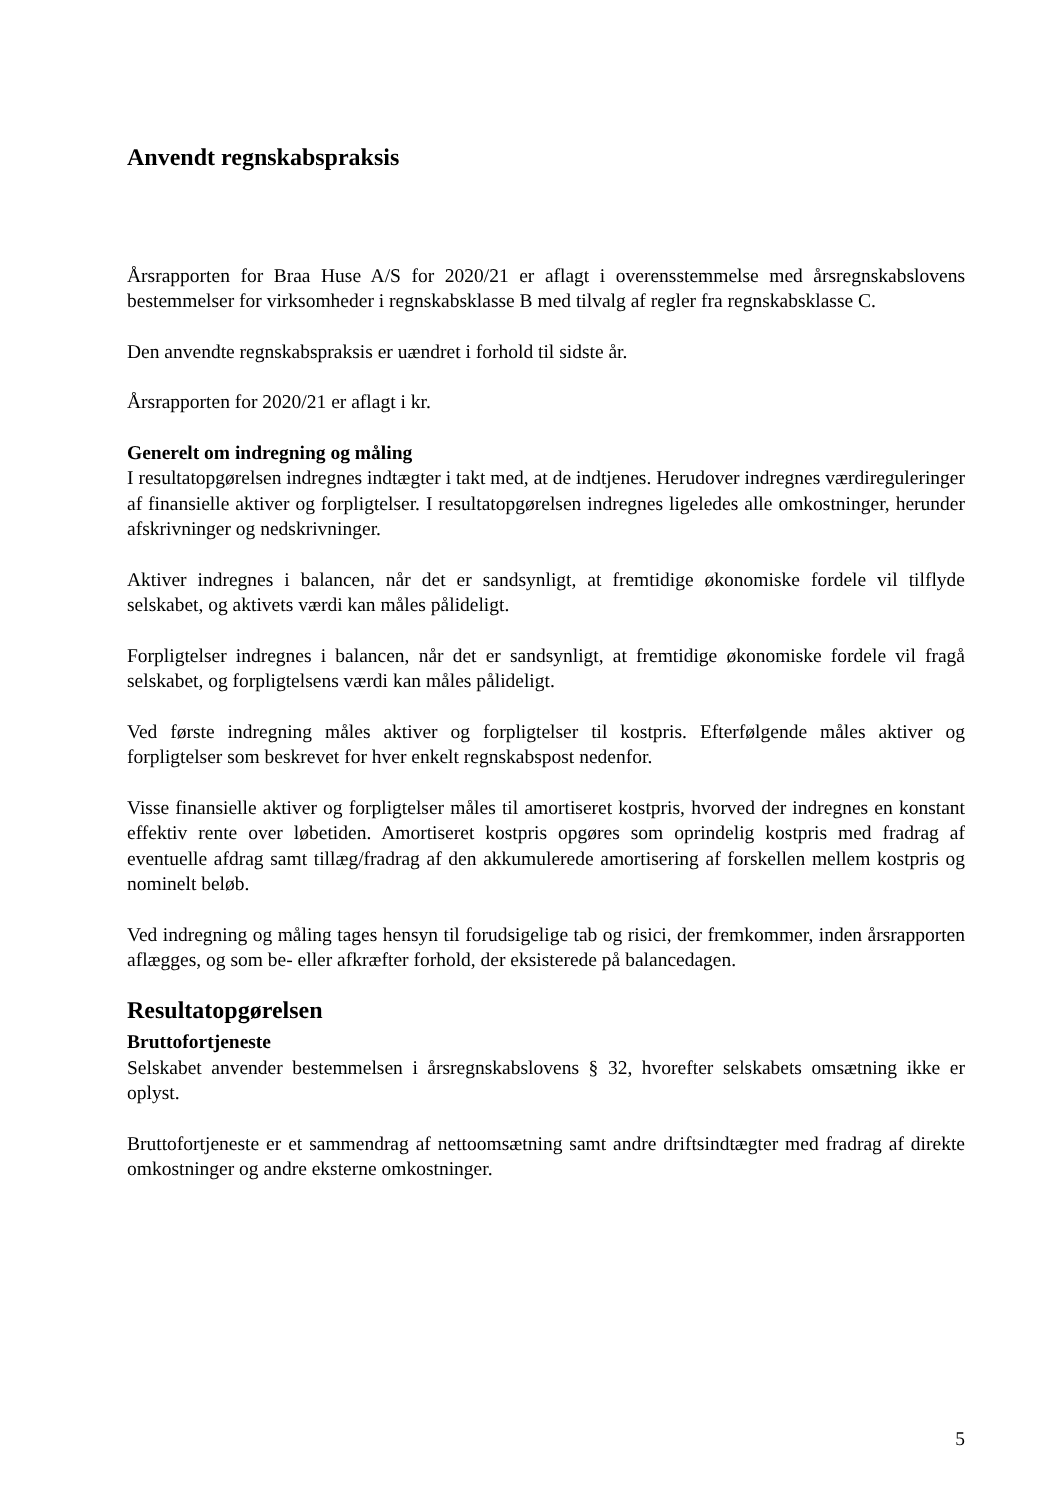Anvendt regnskabspraksis
Årsrapporten for Braa Huse A/S for 2020/21 er aflagt i overensstemmelse med årsregnskabslovens bestemmelser for virksomheder i regnskabsklasse B med tilvalg af regler fra regnskabsklasse C.
Den anvendte regnskabspraksis er uændret i forhold til sidste år.
Årsrapporten for 2020/21 er aflagt i kr.
Generelt om indregning og måling
I resultatopgørelsen indregnes indtægter i takt med, at de indtjenes. Herudover indregnes værdireguleringer af finansielle aktiver og forpligtelser. I resultatopgørelsen indregnes ligeledes alle omkostninger, herunder afskrivninger og nedskrivninger.
Aktiver indregnes i balancen, når det er sandsynligt, at fremtidige økonomiske fordele vil tilflyde selskabet, og aktivets værdi kan måles pålideligt.
Forpligtelser indregnes i balancen, når det er sandsynligt, at fremtidige økonomiske fordele vil fragå selskabet, og forpligtelsens værdi kan måles pålideligt.
Ved første indregning måles aktiver og forpligtelser til kostpris. Efterfølgende måles aktiver og forpligtelser som beskrevet for hver enkelt regnskabspost nedenfor.
Visse finansielle aktiver og forpligtelser måles til amortiseret kostpris, hvorved der indregnes en konstant effektiv rente over løbetiden. Amortiseret kostpris opgøres som oprindelig kostpris med fradrag af eventuelle afdrag samt tillæg/fradrag af den akkumulerede amortisering af forskellen mellem kostpris og nominelt beløb.
Ved indregning og måling tages hensyn til forudsigelige tab og risici, der fremkommer, inden årsrapporten aflægges, og som be- eller afkræfter forhold, der eksisterede på balancedagen.
Resultatopgørelsen
Bruttofortjeneste
Selskabet anvender bestemmelsen i årsregnskabslovens § 32, hvorefter selskabets omsætning ikke er oplyst.
Bruttofortjeneste er et sammendrag af nettoomsætning samt andre driftsindtægter med fradrag af direkte omkostninger og andre eksterne omkostninger.
5